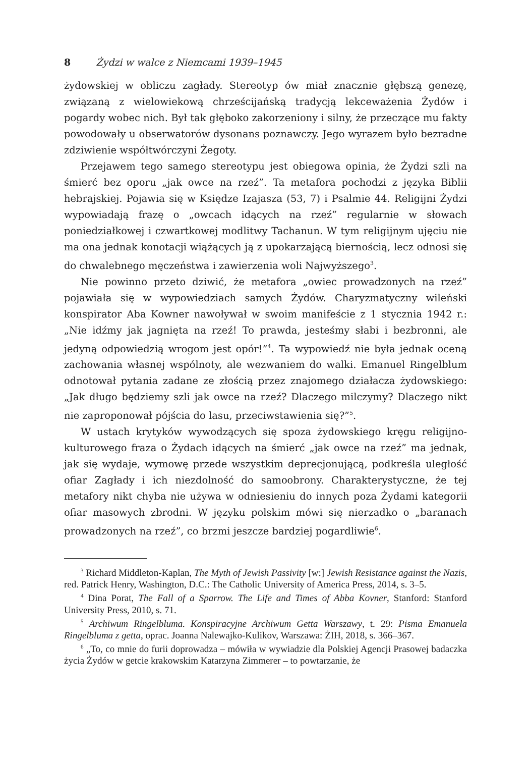8 Żydzi w walce z Niemcami 1939–1945
żydowskiej w obliczu zagłady. Stereotyp ów miał znacznie głębszą genezę, związaną z wielowiekową chrześcijańską tradycją lekceważenia Żydów i pogardy wobec nich. Był tak głęboko zakorzeniony i silny, że przeczące mu fakty powodowały u obserwatorów dysonans poznawczy. Jego wyrazem było bezradne zdziwienie współtwórczyni Żegoty.
Przejawem tego samego stereotypu jest obiegowa opinia, że Żydzi szli na śmierć bez oporu „jak owce na rzeź”. Ta metafora pochodzi z języka Biblii hebrajskiej. Pojawia się w Księdze Izajasza (53, 7) i Psalmie 44. Religijni Żydzi wypowiadają frazę o „owcach idących na rzeź” regularnie w słowach poniedziałkowej i czwartkowej modlitwy Tachanun. W tym religijnym ujęciu nie ma ona jednak konotacji wiążących ją z upokarzającą biernością, lecz odnosi się do chwalebnego męczeństwa i zawierzenia woli Najwyższego<sup>3</sup>.
Nie powinno przeto dziwić, że metafora „owiec prowadzonych na rzeź” pojawiała się w wypowiedziach samych Żydów. Charyzmatyczny wileński konspirator Aba Kowner nawoływał w swoim manifeście z 1 stycznia 1942 r.: „Nie idźmy jak jagnięta na rzeź! To prawda, jesteśmy słabi i bezbronni, ale jedyną odpowiedzią wrogom jest opór!”<sup>4</sup>. Ta wypowiedź nie była jednak oceną zachowania własnej wspólnoty, ale wezwaniem do walki. Emanuel Ringelblum odnotował pytania zadane ze złością przez znajomego działacza żydowskiego: „Jak długo będziemy szli jak owce na rzeź? Dlaczego milczymy? Dlaczego nikt nie zaproponował pójścia do lasu, przeciwstawienia się?”<sup>5</sup>.
W ustach krytyków wywodzących się spoza żydowskiego kręgu religijno-kulturowego fraza o Żydach idących na śmierć „jak owce na rzeź” ma jednak, jak się wydaje, wymowę przede wszystkim deprecjonującą, podkreśla uległość ofiar Zagłady i ich niezdolność do samoobrony. Charakterystyczne, że tej metafory nikt chyba nie używa w odniesieniu do innych poza Żydami kategorii ofiar masowych zbrodni. W języku polskim mówi się nierzadko o „baranach prowadzonych na rzeź”, co brzmi jeszcze bardziej pogardliwie<sup>6</sup>.
<sup>3</sup> Richard Middleton-Kaplan, The Myth of Jewish Passivity [w:] Jewish Resistance against the Nazis, red. Patrick Henry, Washington, D.C.: The Catholic University of America Press, 2014, s. 3–5.
<sup>4</sup> Dina Porat, The Fall of a Sparrow. The Life and Times of Abba Kovner, Stanford: Stanford University Press, 2010, s. 71.
<sup>5</sup> Archiwum Ringelbluma. Konspiracyjne Archiwum Getta Warszawy, t. 29: Pisma Emanuela Ringelbluma z getta, oprac. Joanna Nalewajko-Kulikov, Warszawa: ŻIH, 2018, s. 366–367.
<sup>6</sup> „To, co mnie do furii doprowadza – mówiła w wywiadzie dla Polskiej Agencji Prasowej badaczka życia Żydów w getcie krakowskim Katarzyna Zimmerer – to powtarzanie, że